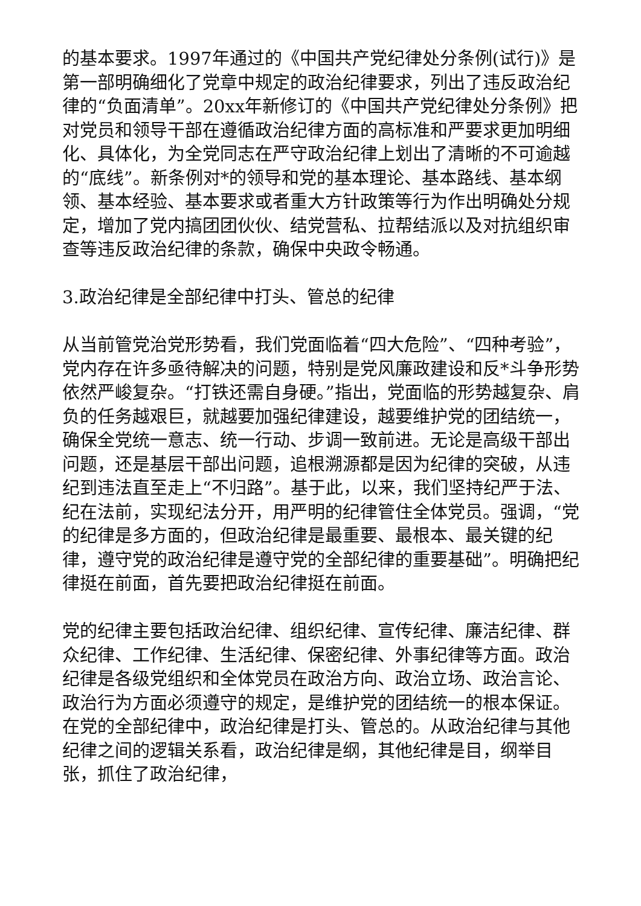的基本要求。1997年通过的《中国共产党纪律处分条例(试行)》是第一部明确细化了党章中规定的政治纪律要求，列出了违反政治纪律的“负面清单”。20xx年新修订的《中国共产党纪律处分条例》把对党员和领导干部在遵循政治纪律方面的高标准和严要求更加明细化、具体化，为全党同志在严守政治纪律上划出了清晰的不可逾越的“底线”。新条例对*的领导和党的基本理论、基本路线、基本纲领、基本经验、基本要求或者重大方针政策等行为作出明确处分规定，增加了党内搞团团伙伙、结党营私、拉帮结派以及对抗组织审查等违反政治纪律的条款，确保中央政令畅通。
3.政治纪律是全部纪律中打头、管总的纪律
从当前管党治党形势看，我们党面临着“四大危险”、“四种考验”，党内存在许多亟待解决的问题，特别是党风廉政建设和反*斗争形势依然严峻复杂。“打铁还需自身硬。”指出，党面临的形势越复杂、肩负的任务越艰巨，就越要加强纪律建设，越要维护党的团结统一，确保全党统一意志、统一行动、步调一致前进。无论是高级干部出问题，还是基层干部出问题，追根溯源都是因为纪律的突破，从违纪到违法直至走上“不归路”。基于此，以来，我们坚持纪严于法、纪在法前，实现纪法分开，用严明的纪律管住全体党员。强调，“党的纪律是多方面的，但政治纪律是最重要、最根本、最关键的纪律，遵守党的政治纪律是遵守党的全部纪律的重要基础”。明确把纪律挺在前面，首先要把政治纪律挺在前面。
党的纪律主要包括政治纪律、组织纪律、宣传纪律、廉洁纪律、群众纪律、工作纪律、生活纪律、保密纪律、外事纪律等方面。政治纪律是各级党组织和全体党员在政治方向、政治立场、政治言论、政治行为方面必须遵守的规定，是维护党的团结统一的根本保证。在党的全部纪律中，政治纪律是打头、管总的。从政治纪律与其他纪律之间的逻辑关系看，政治纪律是纲，其他纪律是目，纲举目张，抓住了政治纪律，